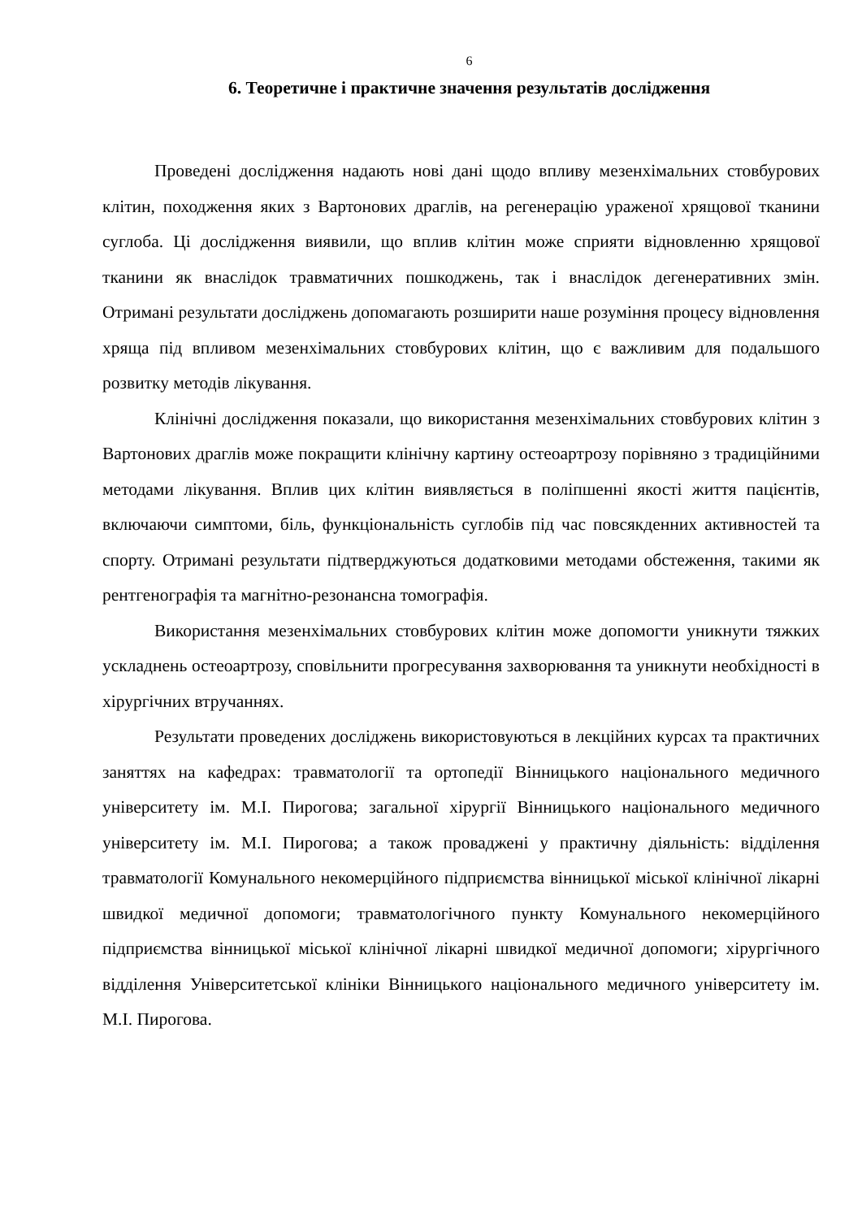6
6. Теоретичне і практичне значення результатів дослідження
Проведені дослідження надають нові дані щодо впливу мезенхімальних стовбурових клітин, походження яких з Вартонових драглів, на регенерацію ураженої хрящової тканини суглоба. Ці дослідження виявили, що вплив клітин може сприяти відновленню хрящової тканини як внаслідок травматичних пошкоджень, так і внаслідок дегенеративних змін. Отримані результати досліджень допомагають розширити наше розуміння процесу відновлення хряща під впливом мезенхімальних стовбурових клітин, що є важливим для подальшого розвитку методів лікування.
Клінічні дослідження показали, що використання мезенхімальних стовбурових клітин з Вартонових драглів може покращити клінічну картину остеоартрозу порівняно з традиційними методами лікування. Вплив цих клітин виявляється в поліпшенні якості життя пацієнтів, включаючи симптоми, біль, функціональність суглобів під час повсякденних активностей та спорту. Отримані результати підтверджуються додатковими методами обстеження, такими як рентгенографія та магнітно-резонансна томографія.
Використання мезенхімальних стовбурових клітин може допомогти уникнути тяжких ускладнень остеоартрозу, сповільнити прогресування захворювання та уникнути необхідності в хірургічних втручаннях.
Результати проведених досліджень використовуються в лекційних курсах та практичних заняттях на кафедрах: травматології та ортопедії Вінницького національного медичного університету ім. М.І. Пирогова; загальної хірургії Вінницького національного медичного університету ім. М.І. Пирогова; а також проваджені у практичну діяльність: відділення травматології Комунального некомерційного підприємства вінницької міської клінічної лікарні швидкої медичної допомоги; травматологічного пункту Комунального некомерційного підприємства вінницької міської клінічної лікарні швидкої медичної допомоги; хірургічного відділення Університетської клініки Вінницького національного медичного університету ім. М.І. Пирогова.